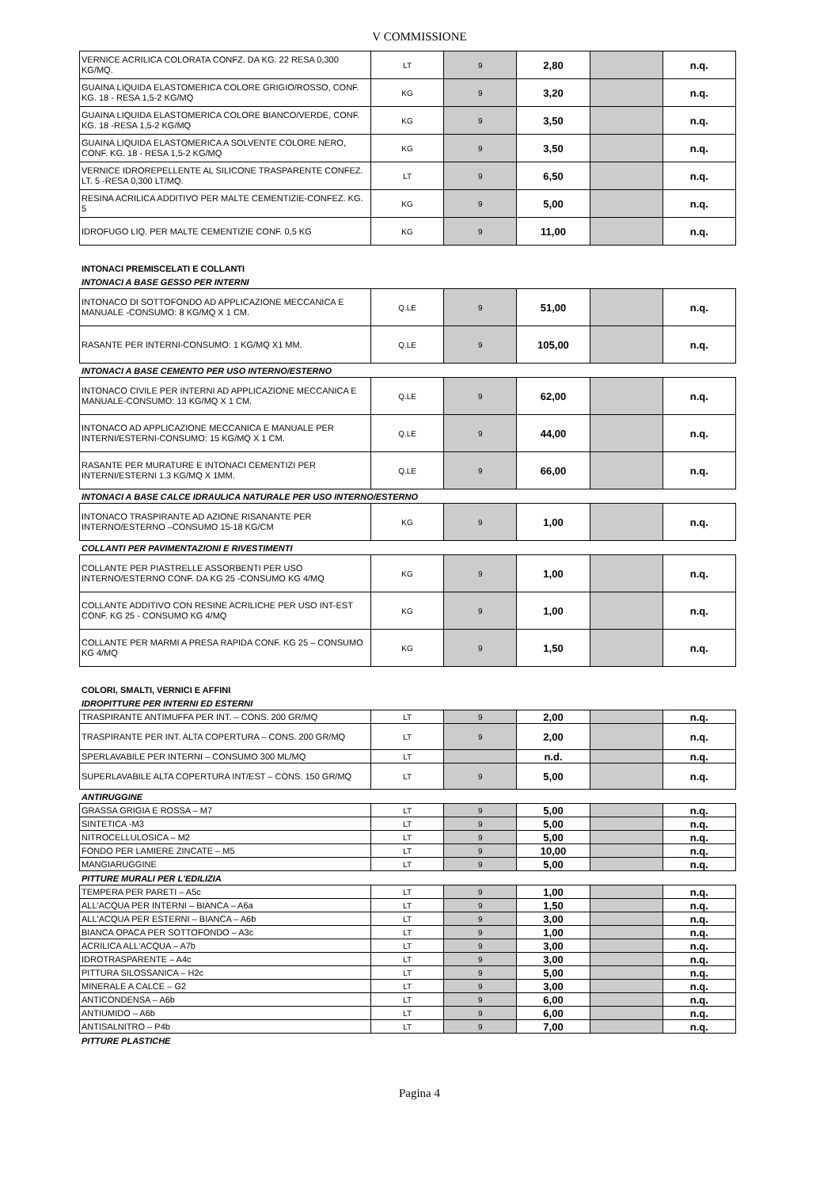V COMMISSIONE
| VERNICE ACRILICA COLORATA CONFZ. DA KG. 22 RESA 0,300 KG/MQ. | LT | 9 | 2,80 | | n.q. |
| GUAINA LIQUIDA ELASTOMERICA COLORE GRIGIO/ROSSO, CONF. KG. 18 - RESA 1,5-2 KG/MQ | KG | 9 | 3,20 | | n.q. |
| GUAINA LIQUIDA ELASTOMERICA COLORE BIANCO/VERDE, CONF. KG. 18 -RESA 1,5-2 KG/MQ | KG | 9 | 3,50 | | n.q. |
| GUAINA LIQUIDA ELASTOMERICA A SOLVENTE COLORE NERO, CONF. KG. 18 - RESA 1,5-2 KG/MQ | KG | 9 | 3,50 | | n.q. |
| VERNICE IDROREPELLENTE AL SILICONE TRASPARENTE CONFEZ. LT. 5 -RESA 0,300 LT/MQ. | LT | 9 | 6,50 | | n.q. |
| RESINA ACRILICA ADDITIVO PER MALTE CEMENTIZIE-CONFEZ. KG. 5 | KG | 9 | 5,00 | | n.q. |
| IDROFUGO LIQ. PER MALTE CEMENTIZIE CONF. 0,5 KG | KG | 9 | 11,00 | | n.q. |
INTONACI PREMISCELATI E COLLANTI
INTONACI A BASE GESSO PER INTERNI
| INTONACO DI SOTTOFONDO AD APPLICAZIONE MECCANICA E MANUALE -CONSUMO: 8 KG/MQ X 1 CM. | Q.LE | 9 | 51,00 | | n.q. |
| RASANTE PER INTERNI-CONSUMO: 1 KG/MQ X1 MM. | Q.LE | 9 | 105,00 | | n.q. |
INTONACI A BASE CEMENTO PER USO INTERNO/ESTERNO
| INTONACO CIVILE PER INTERNI AD APPLICAZIONE MECCANICA E MANUALE-CONSUMO: 13 KG/MQ X 1 CM. | Q.LE | 9 | 62,00 | | n.q. |
| INTONACO AD APPLICAZIONE MECCANICA E MANUALE PER INTERNI/ESTERNI-CONSUMO: 15 KG/MQ X 1 CM. | Q.LE | 9 | 44,00 | | n.q. |
| RASANTE PER MURATURE E INTONACI CEMENTIZI PER INTERNI/ESTERNI 1.3 KG/MQ X 1MM. | Q.LE | 9 | 66,00 | | n.q. |
INTONACI A BASE CALCE IDRAULICA NATURALE PER USO INTERNO/ESTERNO
| INTONACO TRASPIRANTE AD AZIONE RISANANTE PER INTERNO/ESTERNO –CONSUMO 15-18 KG/CM | KG | 9 | 1,00 | | n.q. |
COLLANTI PER PAVIMENTAZIONI E RIVESTIMENTI
| COLLANTE PER PIASTRELLE ASSORBENTI PER USO INTERNO/ESTERNO CONF. DA KG 25 -CONSUMO KG 4/MQ | KG | 9 | 1,00 | | n.q. |
| COLLANTE ADDITIVO CON RESINE ACRILICHE PER USO INT-EST CONF. KG 25 - CONSUMO KG 4/MQ | KG | 9 | 1,00 | | n.q. |
| COLLANTE PER MARMI A PRESA RAPIDA CONF. KG 25 – CONSUMO KG 4/MQ | KG | 9 | 1,50 | | n.q. |
COLORI, SMALTI, VERNICI E AFFINI
IDROPITTURE PER INTERNI ED ESTERNI
| TRASPIRANTE ANTIMUFFA PER INT. – CONS. 200 GR/MQ | LT | 9 | 2,00 | | n.q. |
| TRASPIRANTE PER INT. ALTA COPERTURA – CONS. 200 GR/MQ | LT | 9 | 2,00 | | n.q. |
| SPERLAVABILE PER INTERNI – CONSUMO 300 ML/MQ | LT | | n.d. | | n.q. |
| SUPERLAVABILE ALTA COPERTURA INT/EST – CONS. 150 GR/MQ | LT | 9 | 5,00 | | n.q. |
ANTIRUGGINE
| GRASSA GRIGIA E ROSSA – M7 | LT | 9 | 5,00 | | n.q. |
| SINTETICA -M3 | LT | 9 | 5,00 | | n.q. |
| NITROCELLULOSICA – M2 | LT | 9 | 5,00 | | n.q. |
| FONDO PER LAMIERE ZINCATE – M5 | LT | 9 | 10,00 | | n.q. |
| MANGIARUGGINE | LT | 9 | 5,00 | | n.q. |
PITTURE MURALI PER L'EDILIZIA
| TEMPERA PER PARETI – A5c | LT | 9 | 1,00 | | n.q. |
| ALL'ACQUA PER INTERNI – BIANCA – A6a | LT | 9 | 1,50 | | n.q. |
| ALL'ACQUA PER ESTERNI – BIANCA – A6b | LT | 9 | 3,00 | | n.q. |
| BIANCA OPACA PER SOTTOFONDO – A3c | LT | 9 | 1,00 | | n.q. |
| ACRILICA ALL'ACQUA – A7b | LT | 9 | 3,00 | | n.q. |
| IDROTRASPARENTE – A4c | LT | 9 | 3,00 | | n.q. |
| PITTURA SILOSSANICA – H2c | LT | 9 | 5,00 | | n.q. |
| MINERALE A CALCE – G2 | LT | 9 | 3,00 | | n.q. |
| ANTICONDENSA – A6b | LT | 9 | 6,00 | | n.q. |
| ANTIUMIDO – A6b | LT | 9 | 6,00 | | n.q. |
| ANTISALNITRO – P4b | LT | 9 | 7,00 | | n.q. |
PITTURE PLASTICHE
Pagina 4